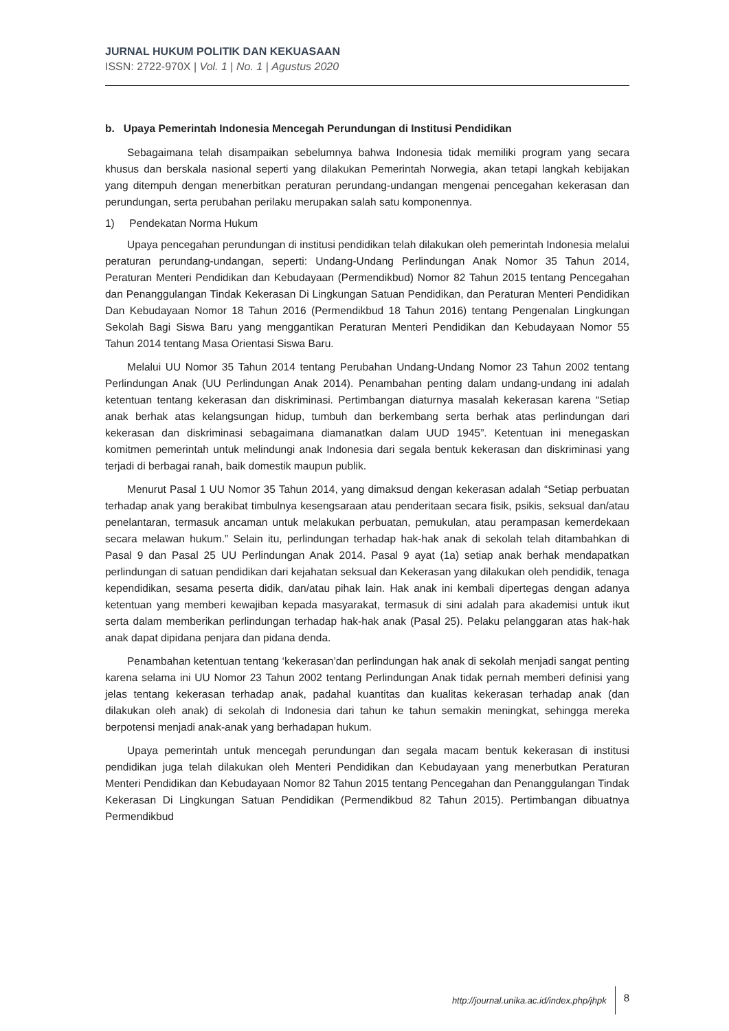JURNAL HUKUM POLITIK DAN KEKUASAAN
ISSN: 2722-970X | Vol. 1 | No. 1 | Agustus 2020
b. Upaya Pemerintah Indonesia Mencegah Perundungan di Institusi Pendidikan
Sebagaimana telah disampaikan sebelumnya bahwa Indonesia tidak memiliki program yang secara khusus dan berskala nasional seperti yang dilakukan Pemerintah Norwegia, akan tetapi langkah kebijakan yang ditempuh dengan menerbitkan peraturan perundang-undangan mengenai pencegahan kekerasan dan perundungan, serta perubahan perilaku merupakan salah satu komponennya.
1) Pendekatan Norma Hukum
Upaya pencegahan perundungan di institusi pendidikan telah dilakukan oleh pemerintah Indonesia melalui peraturan perundang-undangan, seperti: Undang-Undang Perlindungan Anak Nomor 35 Tahun 2014, Peraturan Menteri Pendidikan dan Kebudayaan (Permendikbud) Nomor 82 Tahun 2015 tentang Pencegahan dan Penanggulangan Tindak Kekerasan Di Lingkungan Satuan Pendidikan, dan Peraturan Menteri Pendidikan Dan Kebudayaan Nomor 18 Tahun 2016 (Permendikbud 18 Tahun 2016) tentang Pengenalan Lingkungan Sekolah Bagi Siswa Baru yang menggantikan Peraturan Menteri Pendidikan dan Kebudayaan Nomor 55 Tahun 2014 tentang Masa Orientasi Siswa Baru.
Melalui UU Nomor 35 Tahun 2014 tentang Perubahan Undang-Undang Nomor 23 Tahun 2002 tentang Perlindungan Anak (UU Perlindungan Anak 2014). Penambahan penting dalam undang-undang ini adalah ketentuan tentang kekerasan dan diskriminasi. Pertimbangan diaturnya masalah kekerasan karena “Setiap anak berhak atas kelangsungan hidup, tumbuh dan berkembang serta berhak atas perlindungan dari kekerasan dan diskriminasi sebagaimana diamanatkan dalam UUD 1945”. Ketentuan ini menegaskan komitmen pemerintah untuk melindungi anak Indonesia dari segala bentuk kekerasan dan diskriminasi yang terjadi di berbagai ranah, baik domestik maupun publik.
Menurut Pasal 1 UU Nomor 35 Tahun 2014, yang dimaksud dengan kekerasan adalah “Setiap perbuatan terhadap anak yang berakibat timbulnya kesengsaraan atau penderitaan secara fisik, psikis, seksual dan/atau penelantaran, termasuk ancaman untuk melakukan perbuatan, pemukulan, atau perampasan kemerdekaan secara melawan hukum.” Selain itu, perlindungan terhadap hak-hak anak di sekolah telah ditambahkan di Pasal 9 dan Pasal 25 UU Perlindungan Anak 2014. Pasal 9 ayat (1a) setiap anak berhak mendapatkan perlindungan di satuan pendidikan dari kejahatan seksual dan Kekerasan yang dilakukan oleh pendidik, tenaga kependidikan, sesama peserta didik, dan/atau pihak lain. Hak anak ini kembali dipertegas dengan adanya ketentuan yang memberi kewajiban kepada masyarakat, termasuk di sini adalah para akademisi untuk ikut serta dalam memberikan perlindungan terhadap hak-hak anak (Pasal 25). Pelaku pelanggaran atas hak-hak anak dapat dipidana penjara dan pidana denda.
Penambahan ketentuan tentang ‘kekerasan’dan perlindungan hak anak di sekolah menjadi sangat penting karena selama ini UU Nomor 23 Tahun 2002 tentang Perlindungan Anak tidak pernah memberi definisi yang jelas tentang kekerasan terhadap anak, padahal kuantitas dan kualitas kekerasan terhadap anak (dan dilakukan oleh anak) di sekolah di Indonesia dari tahun ke tahun semakin meningkat, sehingga mereka berpotensi menjadi anak-anak yang berhadapan hukum.
Upaya pemerintah untuk mencegah perundungan dan segala macam bentuk kekerasan di institusi pendidikan juga telah dilakukan oleh Menteri Pendidikan dan Kebudayaan yang menerbutkan Peraturan Menteri Pendidikan dan Kebudayaan Nomor 82 Tahun 2015 tentang Pencegahan dan Penanggulangan Tindak Kekerasan Di Lingkungan Satuan Pendidikan (Permendikbud 82 Tahun 2015). Pertimbangan dibuatnya Permendikbud
http://journal.unika.ac.id/index.php/jhpk 8